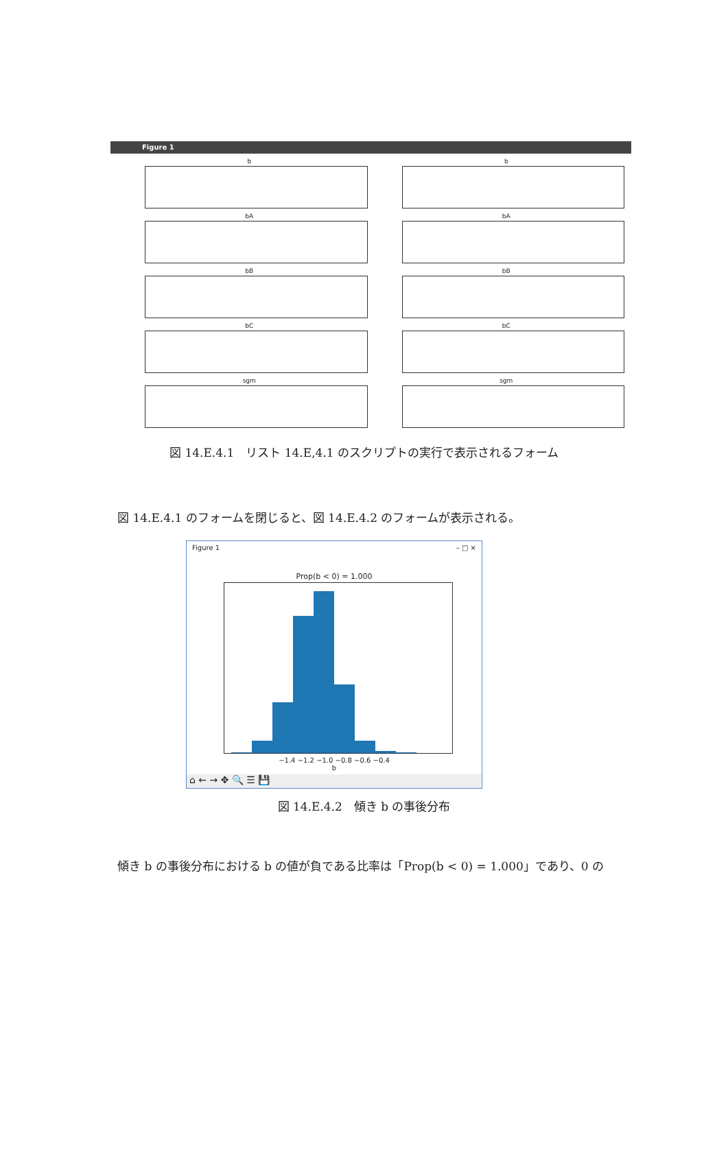Figure 1
b
b
bA
bA
bB
bB
bC
bC
sgm
sgm
図 14.E.4.1　リスト 14.E,4.1 のスクリプトの実行で表示されるフォーム
図 14.E.4.1 のフォームを閉じると、図 14.E.4.2 のフォームが表示される。
Figure 1 – □ ×
Prop(b < 0) = 1.000
−1.4 −1.2 −1.0 −0.8 −0.6 −0.4
b
⌂ ← → ✥ 🔍 ☰ 💾
図 14.E.4.2　傾き b の事後分布
傾き b の事後分布における b の値が負である比率は「Prop(b < 0) = 1.000」であり、0 の